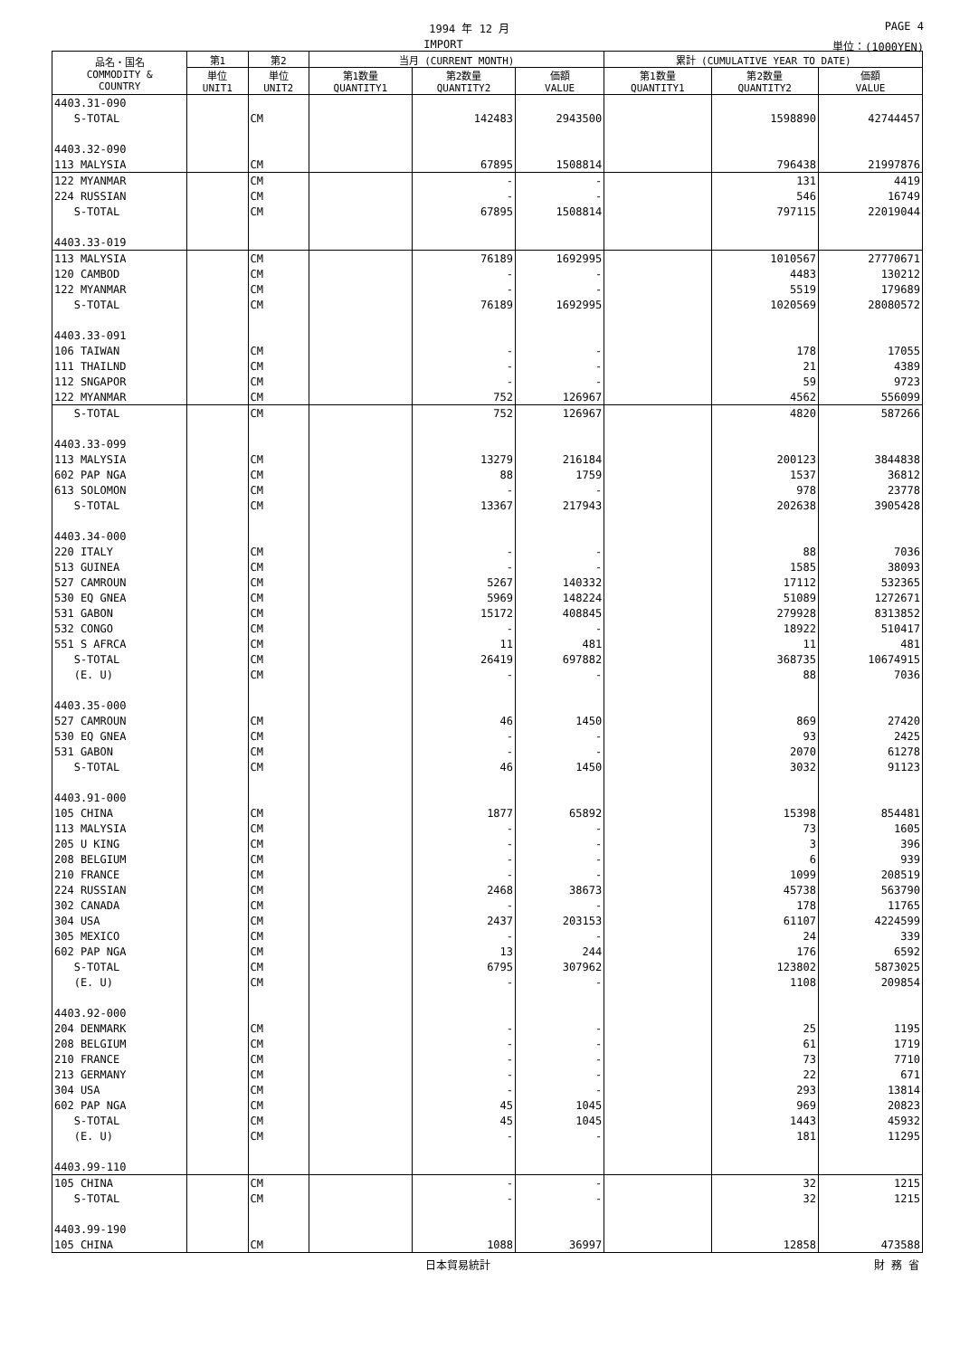1994 年 12 月 PAGE 4
IMPORT 単位：(1000YEN)
| 品名・国名 COMMODITY & COUNTRY | 第1 | 第2 | 当月 (CURRENT MONTH) | | | 累計 (CUMULATIVE YEAR TO DATE) | | |
| --- | --- | --- | --- | --- | --- | --- | --- | --- |
| | 単位 UNIT1 | 単位 UNIT2 | 第1数量 QUANTITY1 | 第2数量 QUANTITY2 | 価額 VALUE | 第1数量 QUANTITY1 | 第2数量 QUANTITY2 | 価額 VALUE |
| 4403.31-090 | | | | | | | | |
| S-TOTAL | | CM | | 142483 | 2943500 | | 1598890 | 42744457 |
| 4403.32-090 | | | | | | | | |
| 113 MALYSIA | | CM | | 67895 | 1508814 | | 796438 | 21997876 |
| 122 MYANMAR | | CM | | - | - | | 131 | 4419 |
| 224 RUSSIAN | | CM | | - | - | | 546 | 16749 |
| S-TOTAL | | CM | | 67895 | 1508814 | | 797115 | 22019044 |
| 4403.33-019 | | | | | | | | |
| 113 MALYSIA | | CM | | 76189 | 1692995 | | 1010567 | 27770671 |
| 120 CAMBOD | | CM | | - | - | | 4483 | 130212 |
| 122 MYANMAR | | CM | | - | - | | 5519 | 179689 |
| S-TOTAL | | CM | | 76189 | 1692995 | | 1020569 | 28080572 |
| 4403.33-091 | | | | | | | | |
| 106 TAIWAN | | CM | | - | - | | 178 | 17055 |
| 111 THAILND | | CM | | - | - | | 21 | 4389 |
| 112 SNGAPOR | | CM | | - | - | | 59 | 9723 |
| 122 MYANMAR | | CM | | 752 | 126967 | | 4562 | 556099 |
| S-TOTAL | | CM | | 752 | 126967 | | 4820 | 587266 |
| 4403.33-099 | | | | | | | | |
| 113 MALYSIA | | CM | | 13279 | 216184 | | 200123 | 3844838 |
| 602 PAP NGA | | CM | | 88 | 1759 | | 1537 | 36812 |
| 613 SOLOMON | | CM | | - | - | | 978 | 23778 |
| S-TOTAL | | CM | | 13367 | 217943 | | 202638 | 3905428 |
| 4403.34-000 | | | | | | | | |
| 220 ITALY | | CM | | - | - | | 88 | 7036 |
| 513 GUINEA | | CM | | - | - | | 1585 | 38093 |
| 527 CAMROUN | | CM | | 5267 | 140332 | | 17112 | 532365 |
| 530 EQ GNEA | | CM | | 5969 | 148224 | | 51089 | 1272671 |
| 531 GABON | | CM | | 15172 | 408845 | | 279928 | 8313852 |
| 532 CONGO | | CM | | - | - | | 18922 | 510417 |
| 551 S AFRCA | | CM | | 11 | 481 | | 11 | 481 |
| S-TOTAL | | CM | | 26419 | 697882 | | 368735 | 10674915 |
| (E. U) | | CM | | - | - | | 88 | 7036 |
| 4403.35-000 | | | | | | | | |
| 527 CAMROUN | | CM | | 46 | 1450 | | 869 | 27420 |
| 530 EQ GNEA | | CM | | - | - | | 93 | 2425 |
| 531 GABON | | CM | | - | - | | 2070 | 61278 |
| S-TOTAL | | CM | | 46 | 1450 | | 3032 | 91123 |
| 4403.91-000 | | | | | | | | |
| 105 CHINA | | CM | | 1877 | 65892 | | 15398 | 854481 |
| 113 MALYSIA | | CM | | - | - | | 73 | 1605 |
| 205 U KING | | CM | | - | - | | 3 | 396 |
| 208 BELGIUM | | CM | | - | - | | 6 | 939 |
| 210 FRANCE | | CM | | - | - | | 1099 | 208519 |
| 224 RUSSIAN | | CM | | 2468 | 38673 | | 45738 | 563790 |
| 302 CANADA | | CM | | - | - | | 178 | 11765 |
| 304 USA | | CM | | 2437 | 203153 | | 61107 | 4224599 |
| 305 MEXICO | | CM | | - | - | | 24 | 339 |
| 602 PAP NGA | | CM | | 13 | 244 | | 176 | 6592 |
| S-TOTAL | | CM | | 6795 | 307962 | | 123802 | 5873025 |
| (E. U) | | CM | | - | - | | 1108 | 209854 |
| 4403.92-000 | | | | | | | | |
| 204 DENMARK | | CM | | - | - | | 25 | 1195 |
| 208 BELGIUM | | CM | | - | - | | 61 | 1719 |
| 210 FRANCE | | CM | | - | - | | 73 | 7710 |
| 213 GERMANY | | CM | | - | - | | 22 | 671 |
| 304 USA | | CM | | - | - | | 293 | 13814 |
| 602 PAP NGA | | CM | | 45 | 1045 | | 969 | 20823 |
| S-TOTAL | | CM | | 45 | 1045 | | 1443 | 45932 |
| (E. U) | | CM | | - | - | | 181 | 11295 |
| 4403.99-110 | | | | | | | | |
| 105 CHINA | | CM | | - | - | | 32 | 1215 |
| S-TOTAL | | CM | | - | - | | 32 | 1215 |
| 4403.99-190 | | | | | | | | |
| 105 CHINA | | CM | | 1088 | 36997 | | 12858 | 473588 |
日本貿易統計 財 務 省